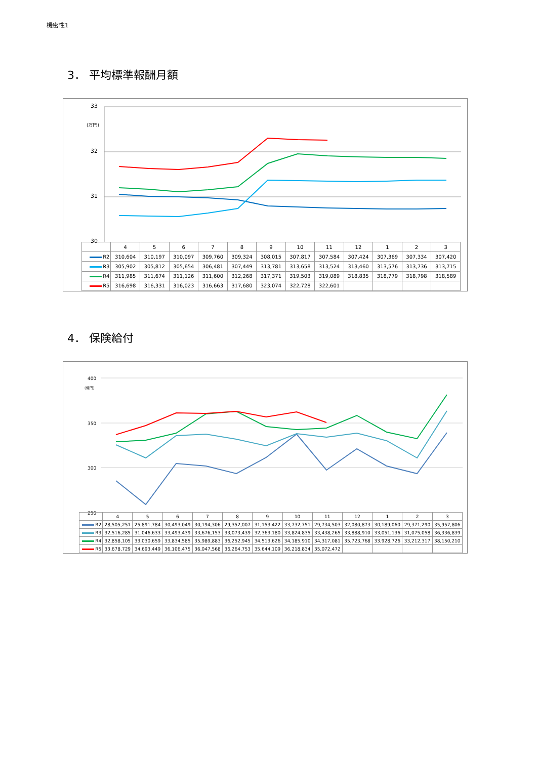機密性1
3． 平均標準報酬月額
33
(万円)
32
31
30
| | 4 | 5 | 6 | 7 | 8 | 9 | 10 | 11 | 12 | 1 | 2 | 3 |
| --- | --- | --- | --- | --- | --- | --- | --- | --- | --- | --- | --- | --- |
| R2 | 310,604 | 310,197 | 310,097 | 309,760 | 309,324 | 308,015 | 307,817 | 307,584 | 307,424 | 307,369 | 307,334 | 307,420 |
| R3 | 305,902 | 305,812 | 305,654 | 306,481 | 307,449 | 313,781 | 313,658 | 313,524 | 313,460 | 313,576 | 313,736 | 313,715 |
| R4 | 311,985 | 311,674 | 311,126 | 311,600 | 312,268 | 317,371 | 319,503 | 319,089 | 318,835 | 318,779 | 318,798 | 318,589 |
| R5 | 316,698 | 316,331 | 316,023 | 316,663 | 317,680 | 323,074 | 322,728 | 322,601 | | | | |
4． 保険給付
400
(億円)
350
300
250
| | 4 | 5 | 6 | 7 | 8 | 9 | 10 | 11 | 12 | 1 | 2 | 3 |
| --- | --- | --- | --- | --- | --- | --- | --- | --- | --- | --- | --- | --- |
| R2 | 28,505,251 | 25,891,784 | 30,493,049 | 30,194,306 | 29,352,007 | 31,153,422 | 33,732,751 | 29,734,503 | 32,080,873 | 30,189,060 | 29,371,290 | 35,957,806 |
| R3 | 32,516,285 | 31,046,633 | 33,493,439 | 33,676,153 | 33,073,439 | 32,363,180 | 33,824,835 | 33,438,265 | 33,888,910 | 33,051,136 | 31,075,058 | 36,336,839 |
| R4 | 32,858,105 | 33,030,659 | 33,834,585 | 35,989,883 | 36,252,945 | 34,513,626 | 34,185,910 | 34,317,081 | 35,723,768 | 33,928,726 | 33,212,317 | 38,150,210 |
| R5 | 33,678,729 | 34,693,449 | 36,106,475 | 36,047,568 | 36,264,753 | 35,644,109 | 36,218,834 | 35,072,472 | | | | |